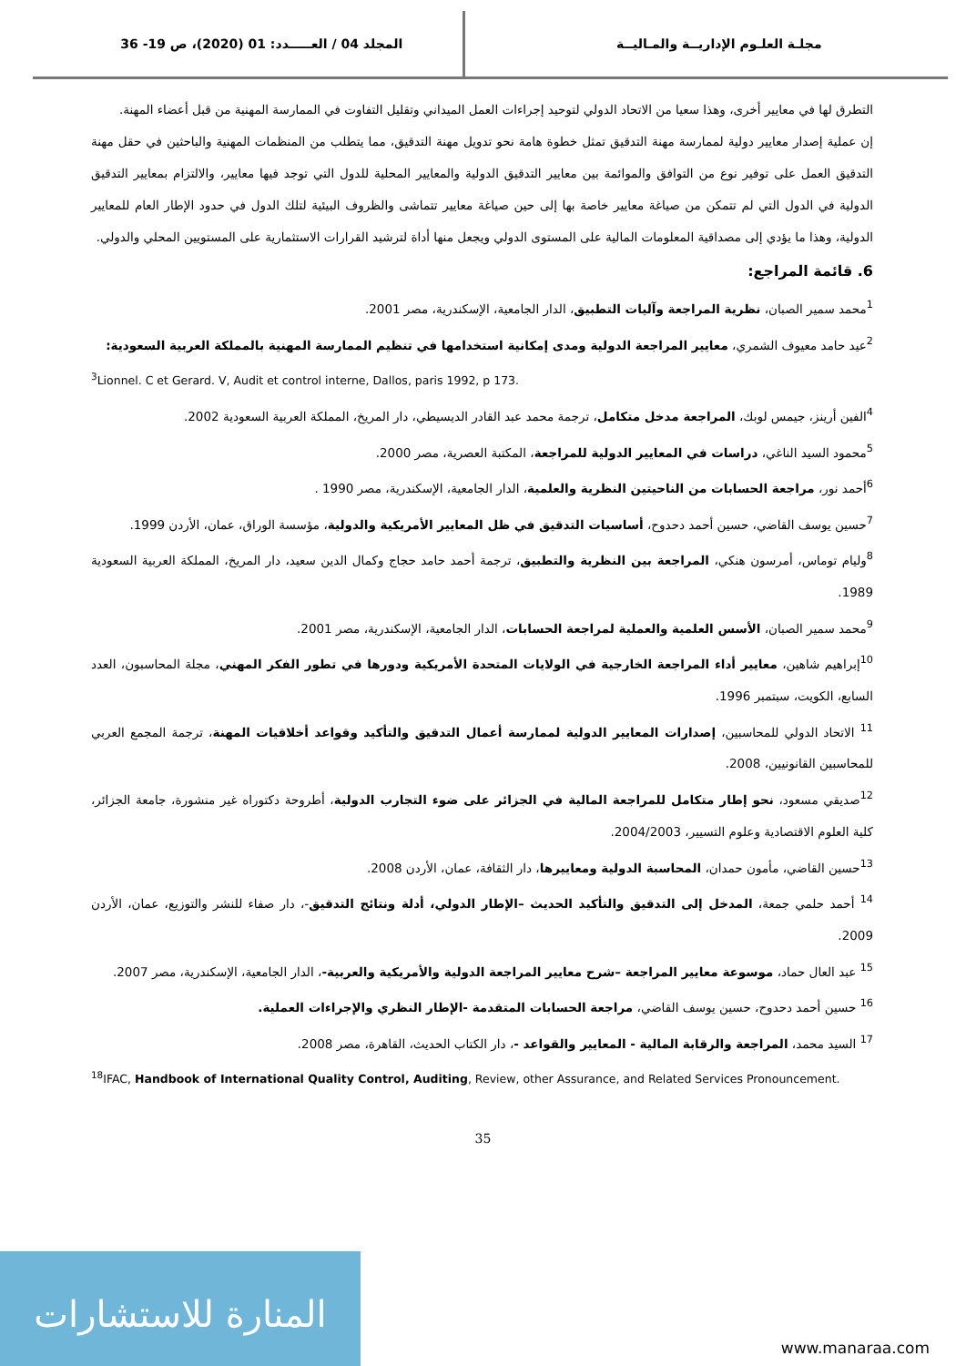36 -19 المجلد 04 / العـــــدد: 01 (2020)، ص
مجلـة العلـوم الإداريــة والمـاليــة
التطرق لها في معايير أخرى، وهذا سعيا من الاتحاد الدولي لتوحيد إجراءات العمل الميداني وتقليل التفاوت في الممارسة المهنية من قبل أعضاء المهنة.
إن عملية إصدار معايير دولية لممارسة مهنة التدقيق تمثل خطوة هامة نحو تدويل مهنة التدقيق، مما يتطلب من المنظمات المهنية والباحثين في حقل مهنة التدقيق العمل على توفير نوع من التوافق والموائمة بين معايير التدقيق الدولية والمعايير المحلية للدول التي توجد فيها معايير، والالتزام بمعايير التدقيق الدولية في الدول التي لم تتمكن من صياغة معايير خاصة بها إلى حين صياغة معايير تتماشى والظروف البيئية لتلك الدول في حدود الإطار العام للمعايير الدولية، وهذا ما يؤدي إلى مصداقية المعلومات المالية على المستوى الدولي ويجعل منها أداة لترشيد القرارات الاستثمارية على المستويين المحلي والدولي.
6. قائمة المراجع:
<sup>1</sup> محمد سمير الصبان، نظرية المراجعة وآليات التطبيق، الدار الجامعية، الإسكندرية، مصر 2001.
<sup>2</sup> عيد حامد معيوف الشمري، معايير المراجعة الدولية ومدى إمكانية استخدامها في تنظيم الممارسة المهنية بالمملكة العربية السعودية:
<sup>3</sup> Lionnel. C et Gerard. V, Audit et control interne, Dallos, paris 1992, p 173.
<sup>4</sup> الفين أرينز، جيمس لوبك، المراجعة مدخل متكامل، ترجمة محمد عبد القادر الديسيطي، دار المريخ، المملكة العربية السعودية 2002.
<sup>5</sup> محمود السيد الناغي، دراسات في المعايير الدولية للمراجعة، المكتبة العصرية، مصر 2000.
<sup>6</sup> أحمد نور، مراجعة الحسابات من الناحيتين النظرية والعلمية، الدار الجامعية، الإسكندرية، مصر 1990 .
<sup>7</sup> حسين يوسف القاضي، حسين أحمد دحدوح، أساسيات التدقيق في ظل المعايير الأمريكية والدولية، مؤسسة الوراق، عمان، الأردن 1999.
<sup>8</sup> وليام توماس، أمرسون هنكي، المراجعة بين النظرية والتطبيق، ترجمة أحمد حامد حجاج وكمال الدين سعيد، دار المريخ، المملكة العربية السعودية 1989.
<sup>9</sup> محمد سمير الصبان، الأسس العلمية والعملية لمراجعة الحسابات، الدار الجامعية، الإسكندرية، مصر 2001.
<sup>10</sup> إبراهيم شاهين، معايير أداء المراجعة الخارجية في الولايات المتحدة الأمريكية ودورها في تطور الفكر المهني، مجلة المحاسبون، العدد السابع، الكويت، سبتمبر 1996.
<sup>11</sup> الاتحاد الدولي للمحاسبين، إصدارات المعايير الدولية لممارسة أعمال التدقيق والتأكيد وقواعد أخلاقيات المهنة، ترجمة المجمع العربي للمحاسبين القانونيين، 2008.
<sup>12</sup> صديقي مسعود، نحو إطار متكامل للمراجعة المالية في الجزائر على ضوء التجارب الدولية، أطروحة دكتوراه غير منشورة، جامعة الجزائر، كلية العلوم الاقتصادية وعلوم التسيير، 2004/2003.
<sup>13</sup> حسين القاضي، مأمون حمدان، المحاسبة الدولية ومعاييرها، دار الثقافة، عمان، الأردن 2008.
<sup>14</sup> أحمد حلمي جمعة، المدخل إلى التدقيق والتأكيد الحديث –الإطار الدولي، أدلة ونتائج التدقيق-، دار صفاء للنشر والتوزيع، عمان، الأردن 2009.
<sup>15</sup> عبد العال حماد، موسوعة معايير المراجعة –شرح معايير المراجعة الدولية والأمريكية والعربية-، الدار الجامعية، الإسكندرية، مصر 2007.
<sup>16</sup> حسين أحمد دحدوح، حسين يوسف القاضي، مراجعة الحسابات المتقدمة -الإطار النظري والإجراءات العملية.
<sup>17</sup> السيد محمد، المراجعة والرقابة المالية - المعايير والقواعد -، دار الكتاب الحديث، القاهرة، مصر 2008.
<sup>18</sup> IFAC, Handbook of International Quality Control, Auditing, Review, other Assurance, and Related Services Pronouncement.
35
المنارة للاستشارات
www.manaraa.com